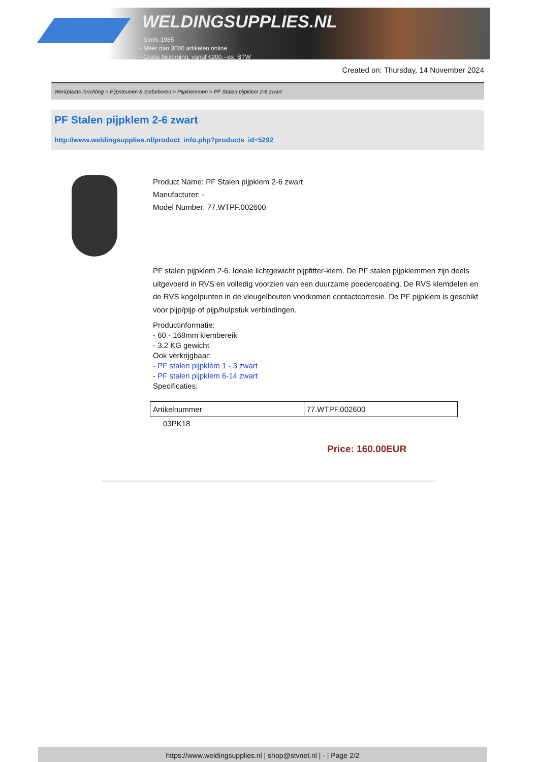WELDINGSUPPLIES.NL
- Sinds 1985
- Méér dan 3000 artikelen online
- Gratis bezorging, vanaf €200,--ex. BTW
Created on: Thursday, 14 November 2024
Werkplaats inrichting > Pijpsteunen & toebehoren > Pijpklemmen > PF Stalen pijpklem 2-6 zwart
PF Stalen pijpklem 2-6 zwart
http://www.weldingsupplies.nl/product_info.php?products_id=5292
Product Name: PF Stalen pijpklem 2-6 zwart
Manufacturer: -
Model Number: 77.WTPF.002600
PF stalen pijpklem 2-6. Ideale lichtgewicht pijpfitter-klem. De PF stalen pijpklemmen zijn deels uitgevoerd in RVS en volledig voorzien van een duurzame poedercoating. De RVS klemdelen en de RVS kogelpunten in de vleugelbouten voorkomen contactcorrosie. De PF pijpklem is geschikt voor pijp/pijp of pijp/hulpstuk verbindingen.
Productinformatie:
- 60 - 168mm klembereik
- 3.2 KG gewicht
Ook verkrijgbaar:
- PF stalen pijpklem 1 - 3 zwart
- PF stalen pijpklem 6-14 zwart
Specificaties:
| Artikelnummer | 77.WTPF.002600 |
03PK18
Price: 160.00EUR
https://www.weldingsupplies.nl | shop@stvnet.nl | - | Page 2/2